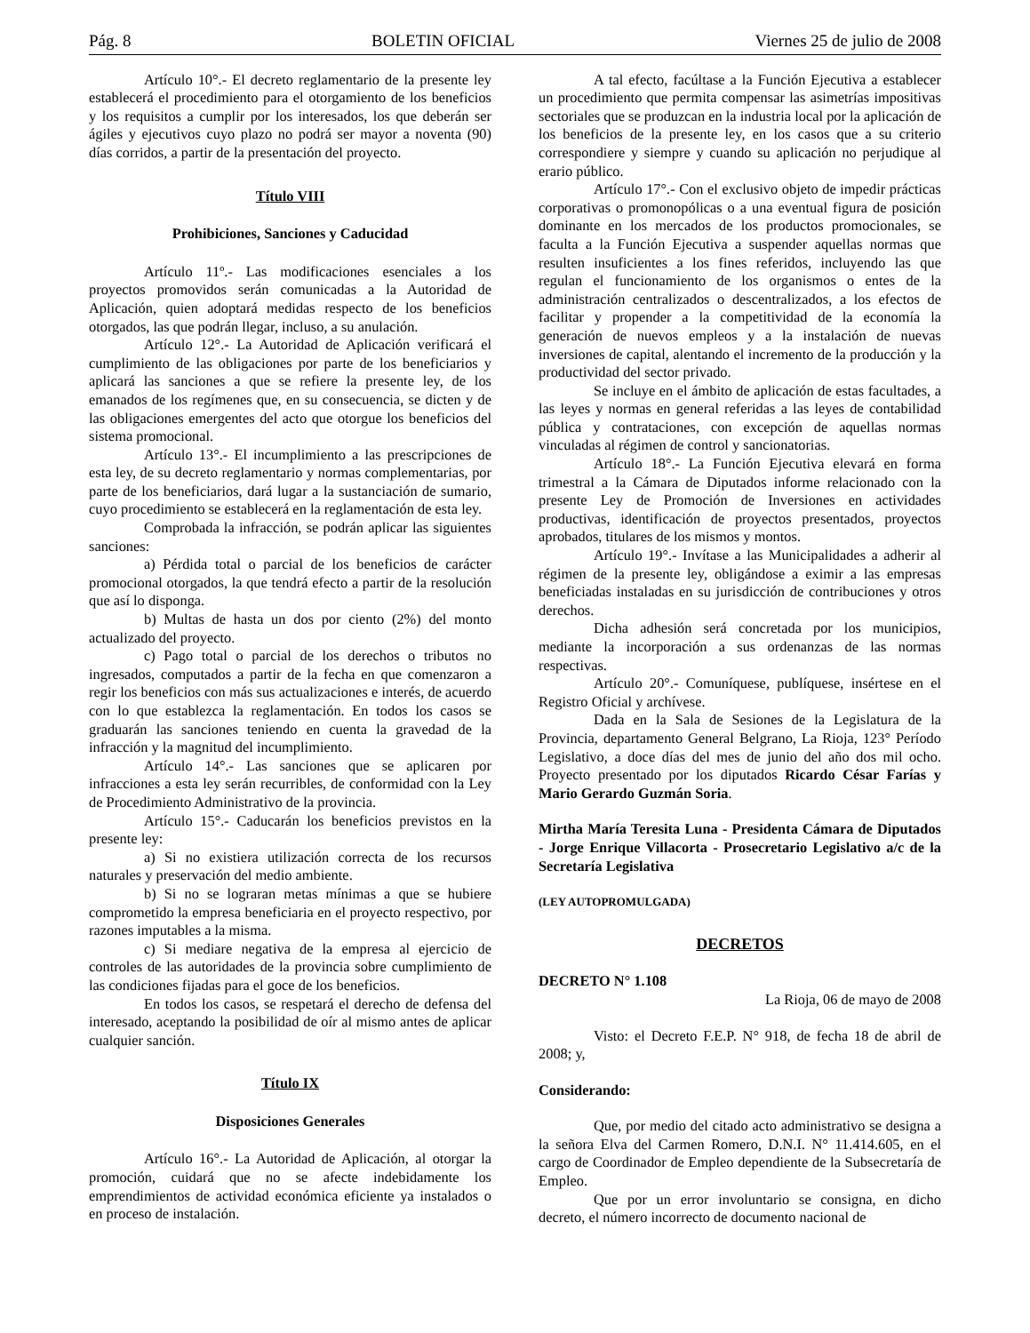Pág. 8 BOLETIN OFICIAL Viernes 25 de julio de 2008
Artículo 10°.- El decreto reglamentario de la presente ley establecerá el procedimiento para el otorgamiento de los beneficios y los requisitos a cumplir por los interesados, los que deberán ser ágiles y ejecutivos cuyo plazo no podrá ser mayor a noventa (90) días corridos, a partir de la presentación del proyecto.
Título VIII
Prohibiciones, Sanciones y Caducidad
Artículo 11º.- Las modificaciones esenciales a los proyectos promovidos serán comunicadas a la Autoridad de Aplicación, quien adoptará medidas respecto de los beneficios otorgados, las que podrán llegar, incluso, a su anulación.
Artículo 12°.- La Autoridad de Aplicación verificará el cumplimiento de las obligaciones por parte de los beneficiarios y aplicará las sanciones a que se refiere la presente ley, de los emanados de los regímenes que, en su consecuencia, se dicten y de las obligaciones emergentes del acto que otorgue los beneficios del sistema promocional.
Artículo 13°.- El incumplimiento a las prescripciones de esta ley, de su decreto reglamentario y normas complementarias, por parte de los beneficiarios, dará lugar a la sustanciación de sumario, cuyo procedimiento se establecerá en la reglamentación de esta ley.
Comprobada la infracción, se podrán aplicar las siguientes sanciones:
a) Pérdida total o parcial de los beneficios de carácter promocional otorgados, la que tendrá efecto a partir de la resolución que así lo disponga.
b) Multas de hasta un dos por ciento (2%) del monto actualizado del proyecto.
c) Pago total o parcial de los derechos o tributos no ingresados, computados a partir de la fecha en que comenzaron a regir los beneficios con más sus actualizaciones e interés, de acuerdo con lo que establezca la reglamentación. En todos los casos se graduarán las sanciones teniendo en cuenta la gravedad de la infracción y la magnitud del incumplimiento.
Artículo 14°.- Las sanciones que se aplicaren por infracciones a esta ley serán recurribles, de conformidad con la Ley de Procedimiento Administrativo de la provincia.
Artículo 15°.- Caducarán los beneficios previstos en la presente ley:
a) Si no existiera utilización correcta de los recursos naturales y preservación del medio ambiente.
b) Si no se lograran metas mínimas a que se hubiere comprometido la empresa beneficiaria en el proyecto respectivo, por razones imputables a la misma.
c) Si mediare negativa de la empresa al ejercicio de controles de las autoridades de la provincia sobre cumplimiento de las condiciones fijadas para el goce de los beneficios.
En todos los casos, se respetará el derecho de defensa del interesado, aceptando la posibilidad de oír al mismo antes de aplicar cualquier sanción.
Título IX
Disposiciones Generales
Artículo 16°.- La Autoridad de Aplicación, al otorgar la promoción, cuidará que no se afecte indebidamente los emprendimientos de actividad económica eficiente ya instalados o en proceso de instalación.
A tal efecto, facúltase a la Función Ejecutiva a establecer un procedimiento que permita compensar las asimetrías impositivas sectoriales que se produzcan en la industria local por la aplicación de los beneficios de la presente ley, en los casos que a su criterio correspondiere y siempre y cuando su aplicación no perjudique al erario público.
Artículo 17°.- Con el exclusivo objeto de impedir prácticas corporativas o promonopólicas o a una eventual figura de posición dominante en los mercados de los productos promocionales, se faculta a la Función Ejecutiva a suspender aquellas normas que resulten insuficientes a los fines referidos, incluyendo las que regulan el funcionamiento de los organismos o entes de la administración centralizados o descentralizados, a los efectos de facilitar y propender a la competitividad de la economía la generación de nuevos empleos y a la instalación de nuevas inversiones de capital, alentando el incremento de la producción y la productividad del sector privado.
Se incluye en el ámbito de aplicación de estas facultades, a las leyes y normas en general referidas a las leyes de contabilidad pública y contrataciones, con excepción de aquellas normas vinculadas al régimen de control y sancionatorias.
Artículo 18°.- La Función Ejecutiva elevará en forma trimestral a la Cámara de Diputados informe relacionado con la presente Ley de Promoción de Inversiones en actividades productivas, identificación de proyectos presentados, proyectos aprobados, titulares de los mismos y montos.
Artículo 19°.- Invítase a las Municipalidades a adherir al régimen de la presente ley, obligándose a eximir a las empresas beneficiadas instaladas en su jurisdicción de contribuciones y otros derechos.
Dicha adhesión será concretada por los municipios, mediante la incorporación a sus ordenanzas de las normas respectivas.
Artículo 20°.- Comuníquese, publíquese, insértese en el Registro Oficial y archívese.
Dada en la Sala de Sesiones de la Legislatura de la Provincia, departamento General Belgrano, La Rioja, 123° Período Legislativo, a doce días del mes de junio del año dos mil ocho. Proyecto presentado por los diputados Ricardo César Farías y Mario Gerardo Guzmán Soria.
Mirtha María Teresita Luna - Presidenta Cámara de Diputados - Jorge Enrique Villacorta - Prosecretario Legislativo a/c de la Secretaría Legislativa
(LEY AUTOPROMULGADA)
DECRETOS
DECRETO N° 1.108
La Rioja, 06 de mayo de 2008
Visto: el Decreto F.E.P. N° 918, de fecha 18 de abril de 2008; y,
Considerando:
Que, por medio del citado acto administrativo se designa a la señora Elva del Carmen Romero, D.N.I. N° 11.414.605, en el cargo de Coordinador de Empleo dependiente de la Subsecretaría de Empleo.
Que por un error involuntario se consigna, en dicho decreto, el número incorrecto de documento nacional de